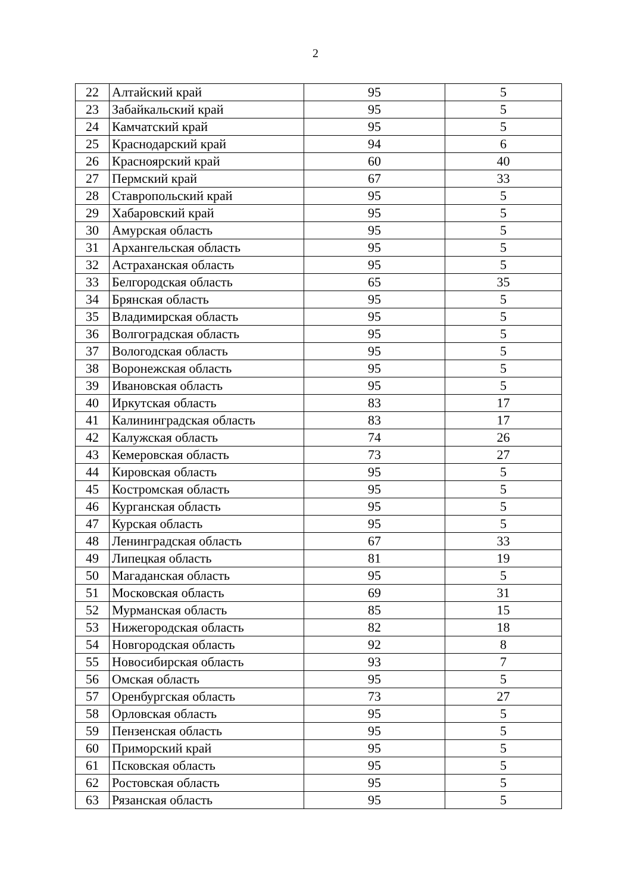2
| 22 | Алтайский край | 95 | 5 |
| 23 | Забайкальский край | 95 | 5 |
| 24 | Камчатский край | 95 | 5 |
| 25 | Краснодарский край | 94 | 6 |
| 26 | Красноярский край | 60 | 40 |
| 27 | Пермский край | 67 | 33 |
| 28 | Ставропольский край | 95 | 5 |
| 29 | Хабаровский край | 95 | 5 |
| 30 | Амурская область | 95 | 5 |
| 31 | Архангельская область | 95 | 5 |
| 32 | Астраханская область | 95 | 5 |
| 33 | Белгородская область | 65 | 35 |
| 34 | Брянская область | 95 | 5 |
| 35 | Владимирская область | 95 | 5 |
| 36 | Волгоградская область | 95 | 5 |
| 37 | Вологодская область | 95 | 5 |
| 38 | Воронежская область | 95 | 5 |
| 39 | Ивановская область | 95 | 5 |
| 40 | Иркутская область | 83 | 17 |
| 41 | Калининградская область | 83 | 17 |
| 42 | Калужская область | 74 | 26 |
| 43 | Кемеровская область | 73 | 27 |
| 44 | Кировская область | 95 | 5 |
| 45 | Костромская область | 95 | 5 |
| 46 | Курганская область | 95 | 5 |
| 47 | Курская область | 95 | 5 |
| 48 | Ленинградская область | 67 | 33 |
| 49 | Липецкая область | 81 | 19 |
| 50 | Магаданская область | 95 | 5 |
| 51 | Московская область | 69 | 31 |
| 52 | Мурманская область | 85 | 15 |
| 53 | Нижегородская область | 82 | 18 |
| 54 | Новгородская область | 92 | 8 |
| 55 | Новосибирская область | 93 | 7 |
| 56 | Омская область | 95 | 5 |
| 57 | Оренбургская область | 73 | 27 |
| 58 | Орловская область | 95 | 5 |
| 59 | Пензенская область | 95 | 5 |
| 60 | Приморский край | 95 | 5 |
| 61 | Псковская область | 95 | 5 |
| 62 | Ростовская область | 95 | 5 |
| 63 | Рязанская область | 95 | 5 |